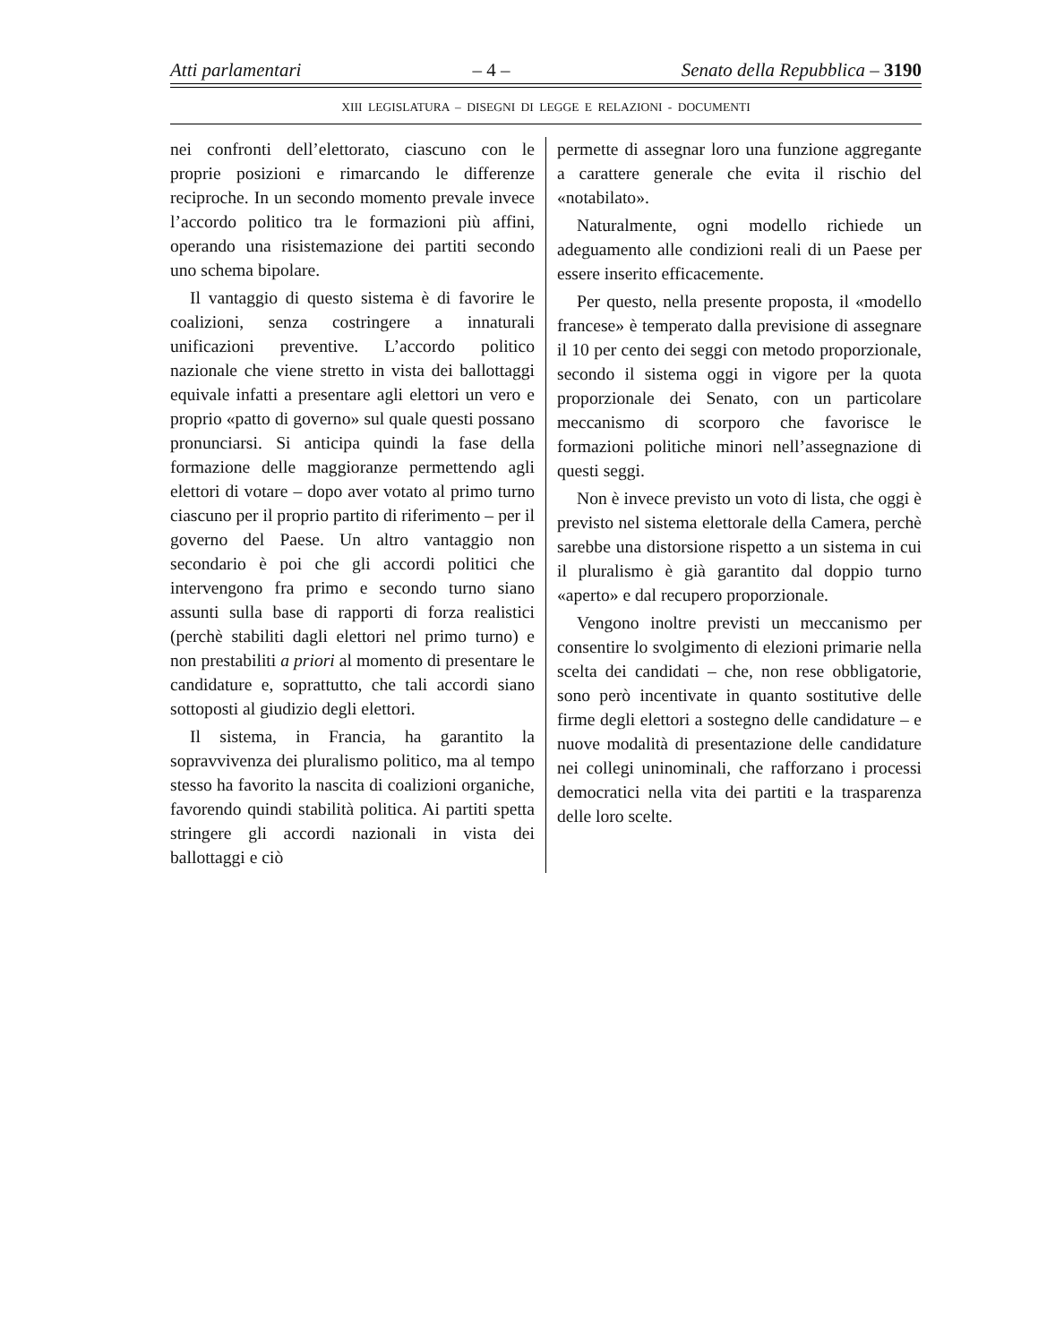Atti parlamentari – 4 – Senato della Repubblica – 3190
XIII LEGISLATURA – DISEGNI DI LEGGE E RELAZIONI - DOCUMENTI
nei confronti dell’elettorato, ciascuno con le proprie posizioni e rimarcando le differenze reciproche. In un secondo momento prevale invece l’accordo politico tra le formazioni più affini, operando una risistemazione dei partiti secondo uno schema bipolare.
Il vantaggio di questo sistema è di favorire le coalizioni, senza costringere a innaturali unificazioni preventive. L’accordo politico nazionale che viene stretto in vista dei ballottaggi equivale infatti a presentare agli elettori un vero e proprio «patto di governo» sul quale questi possano pronunciarsi. Si anticipa quindi la fase della formazione delle maggioranze permettendo agli elettori di votare – dopo aver votato al primo turno ciascuno per il proprio partito di riferimento – per il governo del Paese. Un altro vantaggio non secondario è poi che gli accordi politici che intervengono fra primo e secondo turno siano assunti sulla base di rapporti di forza realistici (perchè stabiliti dagli elettori nel primo turno) e non prestabiliti a priori al momento di presentare le candidature e, soprattutto, che tali accordi siano sottoposti al giudizio degli elettori.
Il sistema, in Francia, ha garantito la sopravvivenza dei pluralismo politico, ma al tempo stesso ha favorito la nascita di coalizioni organiche, favorendo quindi stabilità politica. Ai partiti spetta stringere gli accordi nazionali in vista dei ballottaggi e ciò
permette di assegnar loro una funzione aggregante a carattere generale che evita il rischio del «notabilato».
Naturalmente, ogni modello richiede un adeguamento alle condizioni reali di un Paese per essere inserito efficacemente.
Per questo, nella presente proposta, il «modello francese» è temperato dalla previsione di assegnare il 10 per cento dei seggi con metodo proporzionale, secondo il sistema oggi in vigore per la quota proporzionale dei Senato, con un particolare meccanismo di scorporo che favorisce le formazioni politiche minori nell’assegnazione di questi seggi.
Non è invece previsto un voto di lista, che oggi è previsto nel sistema elettorale della Camera, perchè sarebbe una distorsione rispetto a un sistema in cui il pluralismo è già garantito dal doppio turno «aperto» e dal recupero proporzionale.
Vengono inoltre previsti un meccanismo per consentire lo svolgimento di elezioni primarie nella scelta dei candidati – che, non rese obbligatorie, sono però incentivate in quanto sostitutive delle firme degli elettori a sostegno delle candidature – e nuove modalità di presentazione delle candidature nei collegi uninominali, che rafforzano i processi democratici nella vita dei partiti e la trasparenza delle loro scelte.